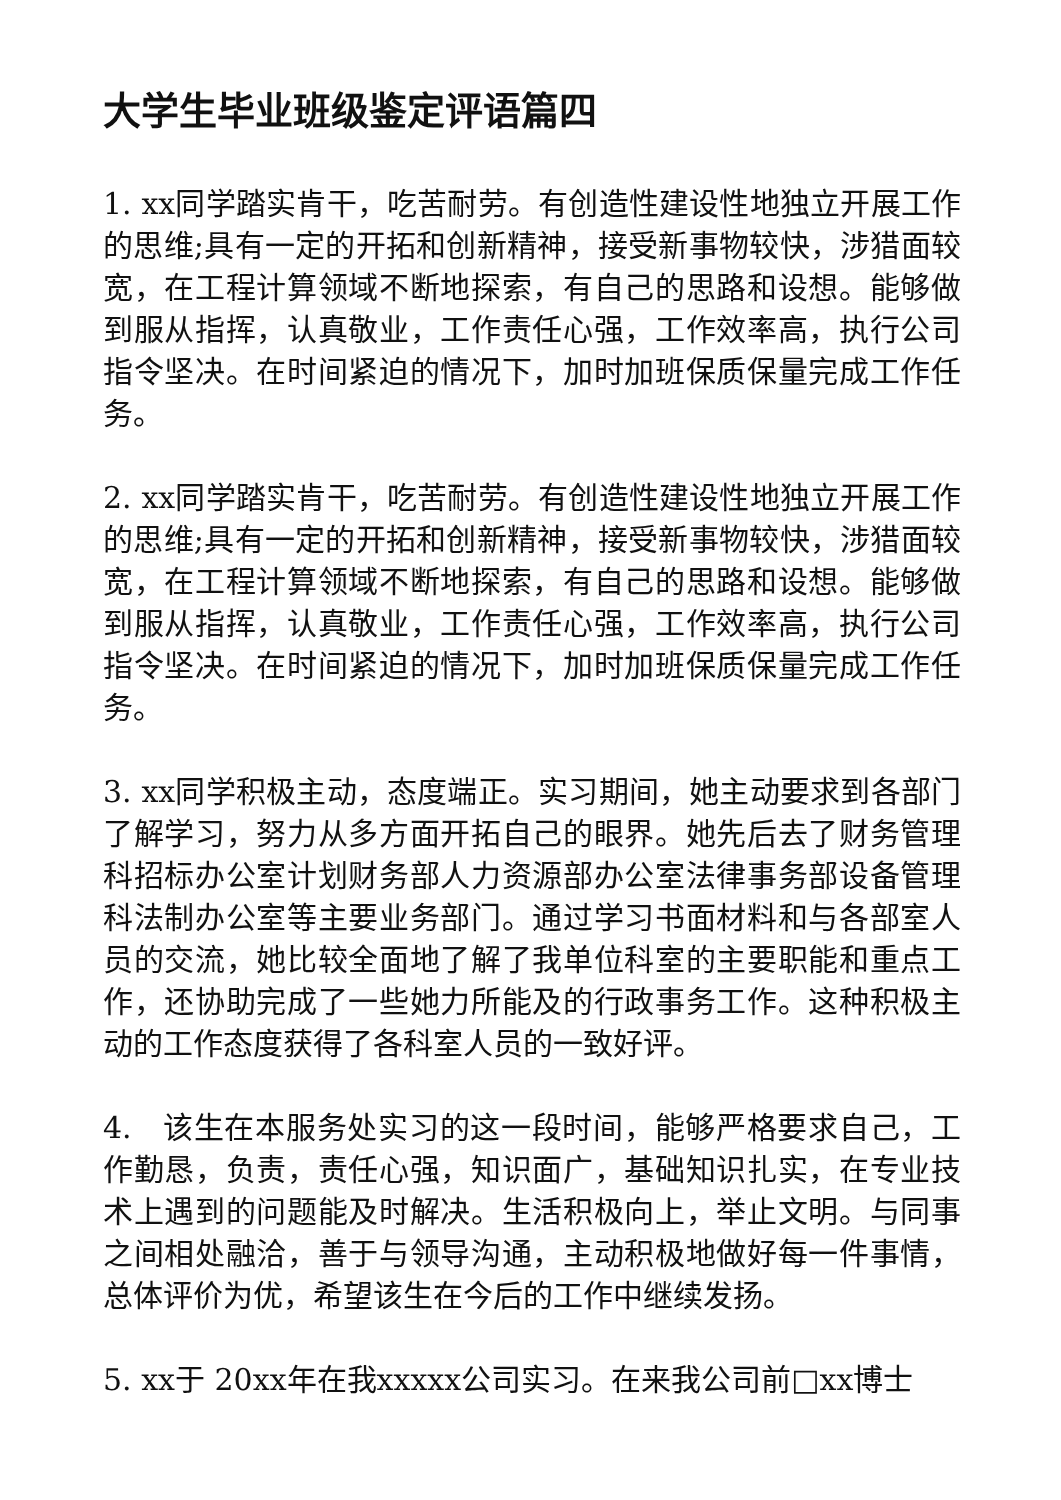大学生毕业班级鉴定评语篇四
1. xx同学踏实肯干，吃苦耐劳。有创造性建设性地独立开展工作的思维;具有一定的开拓和创新精神，接受新事物较快，涉猎面较宽，在工程计算领域不断地探索，有自己的思路和设想。能够做到服从指挥，认真敬业，工作责任心强，工作效率高，执行公司指令坚决。在时间紧迫的情况下，加时加班保质保量完成工作任务。
2. xx同学踏实肯干，吃苦耐劳。有创造性建设性地独立开展工作的思维;具有一定的开拓和创新精神，接受新事物较快，涉猎面较宽，在工程计算领域不断地探索，有自己的思路和设想。能够做到服从指挥，认真敬业，工作责任心强，工作效率高，执行公司指令坚决。在时间紧迫的情况下，加时加班保质保量完成工作任务。
3. xx同学积极主动，态度端正。实习期间，她主动要求到各部门了解学习，努力从多方面开拓自己的眼界。她先后去了财务管理科招标办公室计划财务部人力资源部办公室法律事务部设备管理科法制办公室等主要业务部门。通过学习书面材料和与各部室人员的交流，她比较全面地了解了我单位科室的主要职能和重点工作，还协助完成了一些她力所能及的行政事务工作。这种积极主动的工作态度获得了各科室人员的一致好评。
4.　该生在本服务处实习的这一段时间，能够严格要求自己，工作勤恳，负责，责任心强，知识面广，基础知识扎实，在专业技术上遇到的问题能及时解决。生活积极向上，举止文明。与同事之间相处融洽，善于与领导沟通，主动积极地做好每一件事情，总体评价为优，希望该生在今后的工作中继续发扬。
5. xx于 20xx年在我xxxxx公司实习。在来我公司前□xx博士